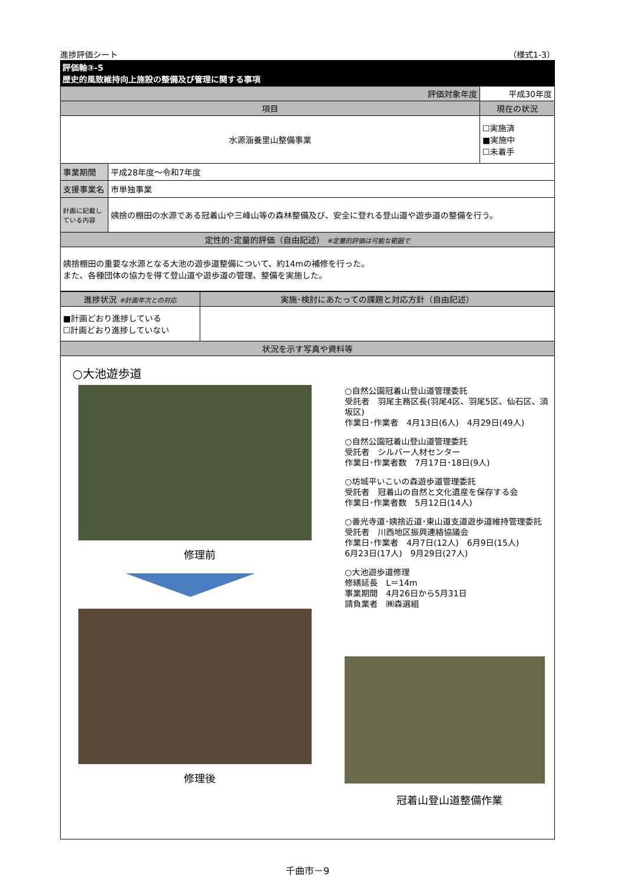進捗評価シート （様式1-3）
評価軸③-5
歴史的風致維持向上施設の整備及び管理に関する事項
| 評価対象年度 | | 平成30年度 |
| 項目 | | 現在の状況 |
| 水源涵養里山整備事業 | | ☐実施済 ■実施中 ☐未着手 |
| 事業期間 | 平成28年度～令和7年度 | |
| 支援事業名 | 市単独事業 | |
| 計画に記載している内容 | 姨捨の棚田の水源である冠着山や三峰山等の森林整備及び、安全に登れる登山道や遊歩道の整備を行う。 | |
| 定性的･定量的評価（自由記述） ※定量的評価は可能な範囲で | | |
| 姨捨棚田の重要な水源となる大池の遊歩道整備について、約14mの補修を行った。 また、各種団体の協力を得て登山道や遊歩道の管理、整備を実施した。 | | |
| 進捗状況 ※計画年次との対応 | 実施･検討にあたっての課題と対応方針（自由記述） |
| --- | --- |
| ■計画どおり進捗している ☐計画どおり進捗していない | |
| 状況を示す写真や資料等 | |
○大池遊歩道
修理前
修理後
○自然公園冠着山登山道管理委託
受託者　羽尾主務区長(羽尾4区、羽尾5区、仙石区、須坂区)
作業日･作業者　4月13日(6人)　4月29日(49人)
○自然公園冠着山登山道管理委託
受託者　シルバー人材センター
作業日･作業者数　7月17日･18日(9人)
○坊城平いこいの森遊歩道管理委託
受託者　冠着山の自然と文化遺産を保存する会
作業日･作業者数　5月12日(14人)
○善光寺道･姨捨近道･東山道支道遊歩道維持管理委託
受託者　川西地区振興連絡協議会
作業日･作業者　4月7日(12人)　6月9日(15人)
6月23日(17人)　9月29日(27人)
○大池遊歩道修理
修繕延長　L＝14m
事業期間　4月26日から5月31日
請負業者　㈱森選組
冠着山登山道整備作業
千曲市－9